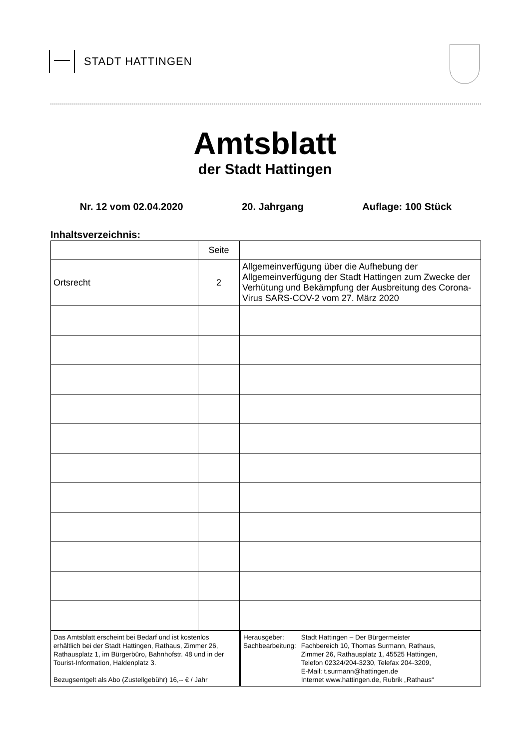STADT HATTINGEN
Amtsblatt
der Stadt Hattingen
Nr. 12 vom 02.04.2020 20. Jahrgang Auflage: 100 Stück
Inhaltsverzeichnis:
| | Seite | |
| Ortsrecht | 2 | Allgemeinverfügung über die Aufhebung der Allgemeinverfügung der Stadt Hattingen zum Zwecke der Verhütung und Bekämpfung der Ausbreitung des Corona-Virus SARS-COV-2 vom 27. März 2020 |
| Das Amtsblatt erscheint bei Bedarf und ist kostenlos erhältlich bei der Stadt Hattingen, Rathaus, Zimmer 26, Rathausplatz 1, im Bürgerbüro, Bahnhofstr. 48 und in der Tourist-Information, Haldenplatz 3. Bezugsentgelt als Abo (Zustellgebühr) 16,-- € / Jahr | / Herausgeber: Sachbearbeitung: / Stadt Hattingen – Der Bürgermeister Fachbereich 10, Thomas Surmann, Rathaus, Zimmer 26, Rathausplatz 1, 45525 Hattingen, Telefon 02324/204-3230, Telefax 204-3209, E-Mail: t.surmann@hattingen.de Internet www.hattingen.de, Rubrik „Rathaus“ / |